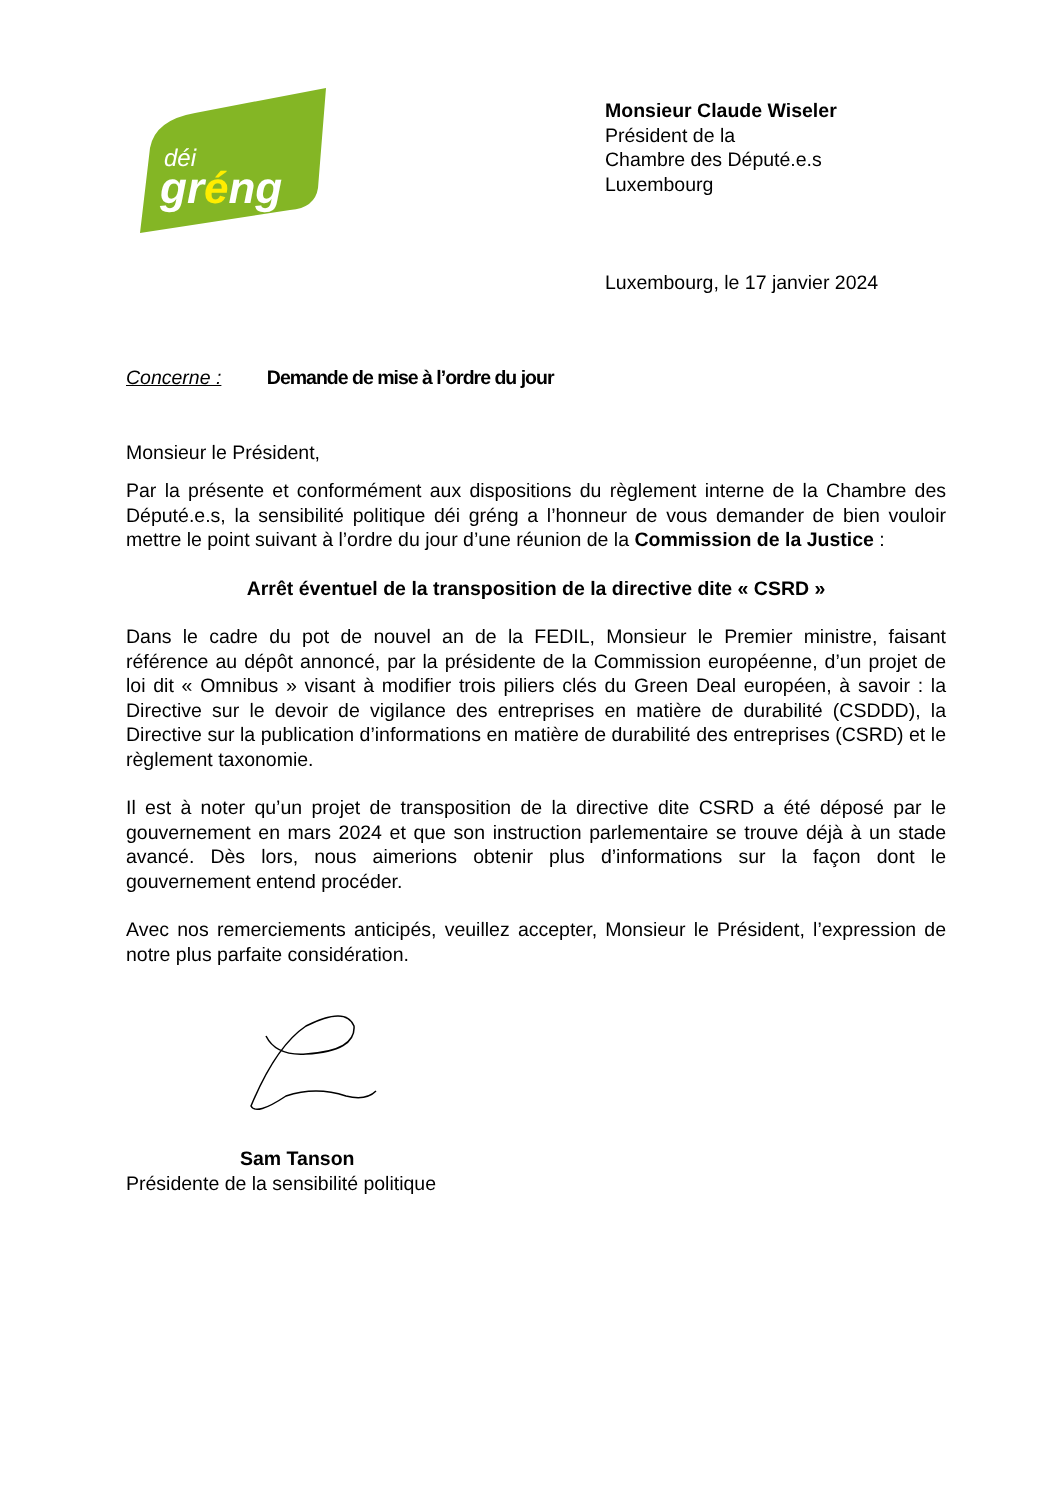déi
gréng
Monsieur Claude Wiseler
Président de la
Chambre des Député.e.s
Luxembourg
Luxembourg, le 17 janvier 2024
Concerne : Demande de mise à l’ordre du jour
Monsieur le Président,
Par la présente et conformément aux dispositions du règlement interne de la Chambre des Député.e.s, la sensibilité politique déi gréng a l’honneur de vous demander de bien vouloir mettre le point suivant à l’ordre du jour d’une réunion de la Commission de la Justice :
Arrêt éventuel de la transposition de la directive dite « CSRD »
Dans le cadre du pot de nouvel an de la FEDIL, Monsieur le Premier ministre, faisant référence au dépôt annoncé, par la présidente de la Commission européenne, d’un projet de loi dit « Omnibus » visant à modifier trois piliers clés du Green Deal européen, à savoir : la Directive sur le devoir de vigilance des entreprises en matière de durabilité (CSDDD), la Directive sur la publication d’informations en matière de durabilité des entreprises (CSRD) et le règlement taxonomie.
Il est à noter qu’un projet de transposition de la directive dite CSRD a été déposé par le gouvernement en mars 2024 et que son instruction parlementaire se trouve déjà à un stade avancé. Dès lors, nous aimerions obtenir plus d’informations sur la façon dont le gouvernement entend procéder.
Avec nos remerciements anticipés, veuillez accepter, Monsieur le Président, l’expression de notre plus parfaite considération.
Sam Tanson
Présidente de la sensibilité politique